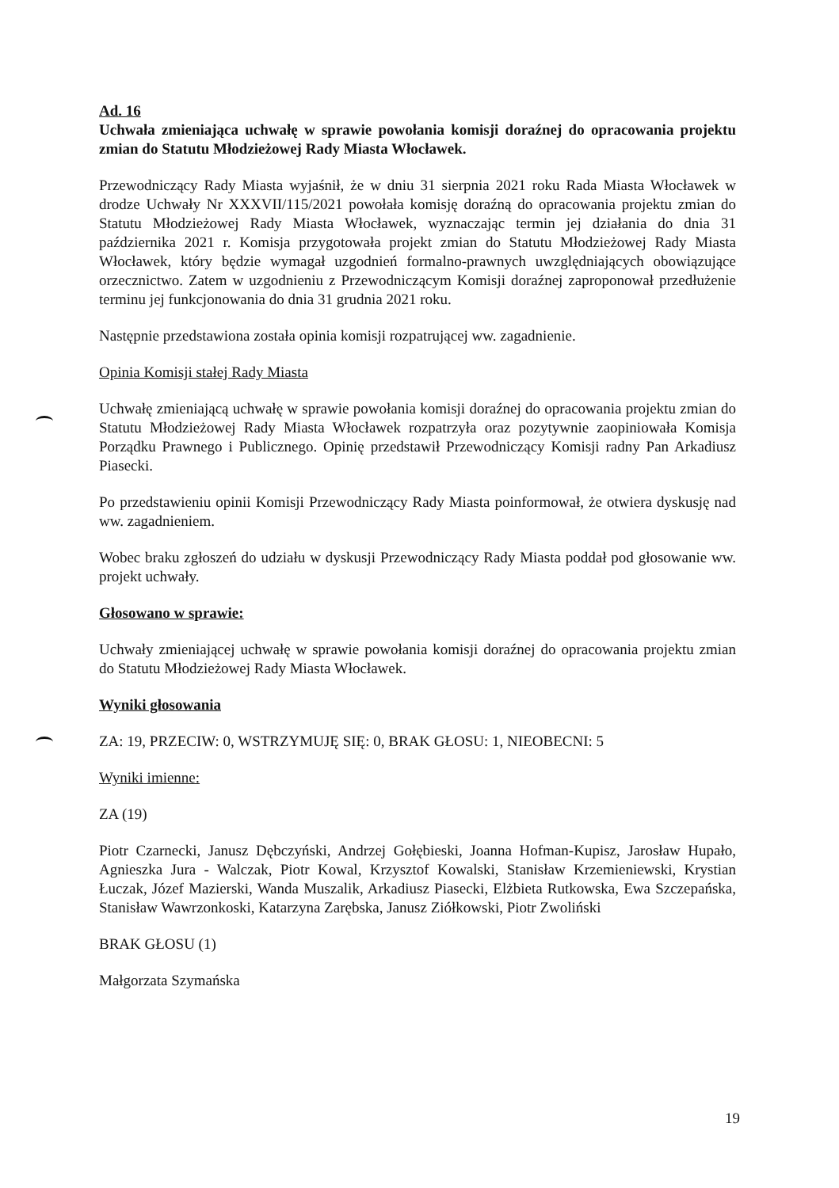Ad. 16
Uchwała zmieniająca uchwałę w sprawie powołania komisji doraźnej do opracowania projektu zmian do Statutu Młodzieżowej Rady Miasta Włocławek.
Przewodniczący Rady Miasta wyjaśnił, że w dniu 31 sierpnia 2021 roku Rada Miasta Włocławek w drodze Uchwały Nr XXXVII/115/2021 powołała komisję doraźną do opracowania projektu zmian do Statutu Młodzieżowej Rady Miasta Włocławek, wyznaczając termin jej działania do dnia 31 października 2021 r. Komisja przygotowała projekt zmian do Statutu Młodzieżowej Rady Miasta Włocławek, który będzie wymagał uzgodnień formalno-prawnych uwzględniających obowiązujące orzecznictwo. Zatem w uzgodnieniu z Przewodniczącym Komisji doraźnej zaproponował przedłużenie terminu jej funkcjonowania do dnia 31 grudnia 2021 roku.
Następnie przedstawiona została opinia komisji rozpatrującej ww. zagadnienie.
Opinia Komisji stałej Rady Miasta
Uchwałę zmieniającą uchwałę w sprawie powołania komisji doraźnej do opracowania projektu zmian do Statutu Młodzieżowej Rady Miasta Włocławek rozpatrzyła oraz pozytywnie zaopiniowała Komisja Porządku Prawnego i Publicznego. Opinię przedstawił Przewodniczący Komisji radny Pan Arkadiusz Piasecki.
Po przedstawieniu opinii Komisji Przewodniczący Rady Miasta poinformował, że otwiera dyskusję nad ww. zagadnieniem.
Wobec braku zgłoszeń do udziału w dyskusji Przewodniczący Rady Miasta poddał pod głosowanie ww. projekt uchwały.
Głosowano w sprawie:
Uchwały zmieniającej uchwałę w sprawie powołania komisji doraźnej do opracowania projektu zmian do Statutu Młodzieżowej Rady Miasta Włocławek.
Wyniki głosowania
ZA: 19, PRZECIW: 0, WSTRZYMUJĘ SIĘ: 0, BRAK GŁOSU: 1, NIEOBECNI: 5
Wyniki imienne:
ZA (19)
Piotr Czarnecki, Janusz Dębczyński, Andrzej Gołębieski, Joanna Hofman-Kupisz, Jarosław Hupało, Agnieszka Jura - Walczak, Piotr Kowal, Krzysztof Kowalski, Stanisław Krzemieniewski, Krystian Łuczak, Józef Mazierski, Wanda Muszalik, Arkadiusz Piasecki, Elżbieta Rutkowska, Ewa Szczepańska, Stanisław Wawrzonkoski, Katarzyna Zarębska, Janusz Ziółkowski, Piotr Zwoliński
BRAK GŁOSU (1)
Małgorzata Szymańska
19